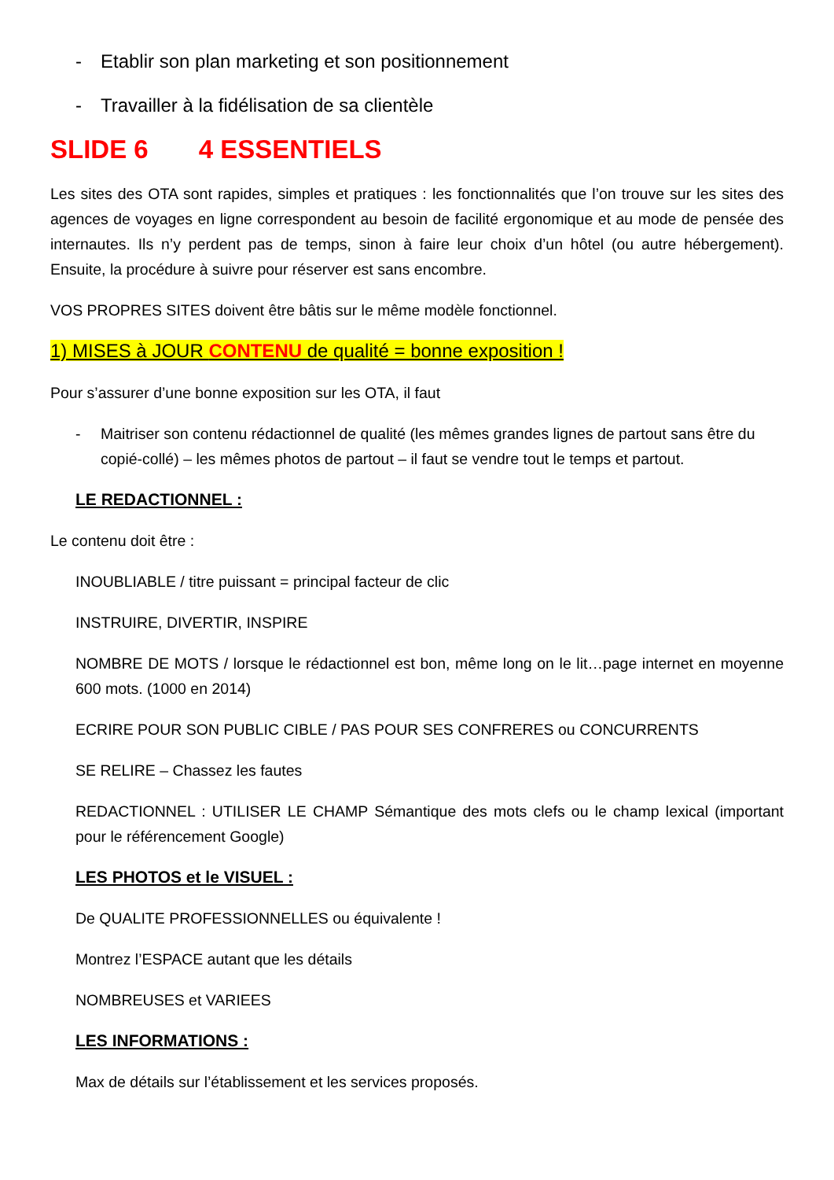- Etablir son plan marketing et son positionnement
- Travailler à la fidélisation de sa clientèle
SLIDE 6 4 ESSENTIELS
Les sites des OTA sont rapides, simples et pratiques : les fonctionnalités que l’on trouve sur les sites des agences de voyages en ligne correspondent au besoin de facilité ergonomique et au mode de pensée des internautes. Ils n’y perdent pas de temps, sinon à faire leur choix d’un hôtel (ou autre hébergement). Ensuite, la procédure à suivre pour réserver est sans encombre.
VOS PROPRES SITES doivent être bâtis sur le même modèle fonctionnel.
1) MISES à JOUR CONTENU de qualité = bonne exposition !
Pour s’assurer d’une bonne exposition sur les OTA, il faut
- Maitriser son contenu rédactionnel de qualité (les mêmes grandes lignes de partout sans être du copié-collé) – les mêmes photos de partout – il faut se vendre tout le temps et partout.
LE REDACTIONNEL :
Le contenu doit être :
INOUBLIABLE / titre puissant = principal facteur de clic
INSTRUIRE, DIVERTIR, INSPIRE
NOMBRE DE MOTS / lorsque le rédactionnel est bon, même long on le lit…page internet en moyenne 600 mots. (1000 en 2014)
ECRIRE POUR SON PUBLIC CIBLE / PAS POUR SES CONFRERES ou CONCURRENTS
SE RELIRE – Chassez les fautes
REDACTIONNEL : UTILISER LE CHAMP Sémantique des mots clefs ou le champ lexical (important pour le référencement Google)
LES PHOTOS et le VISUEL :
De QUALITE PROFESSIONNELLES ou équivalente !
Montrez l’ESPACE autant que les détails
NOMBREUSES et VARIEES
LES INFORMATIONS :
Max de détails sur l’établissement et les services proposés.